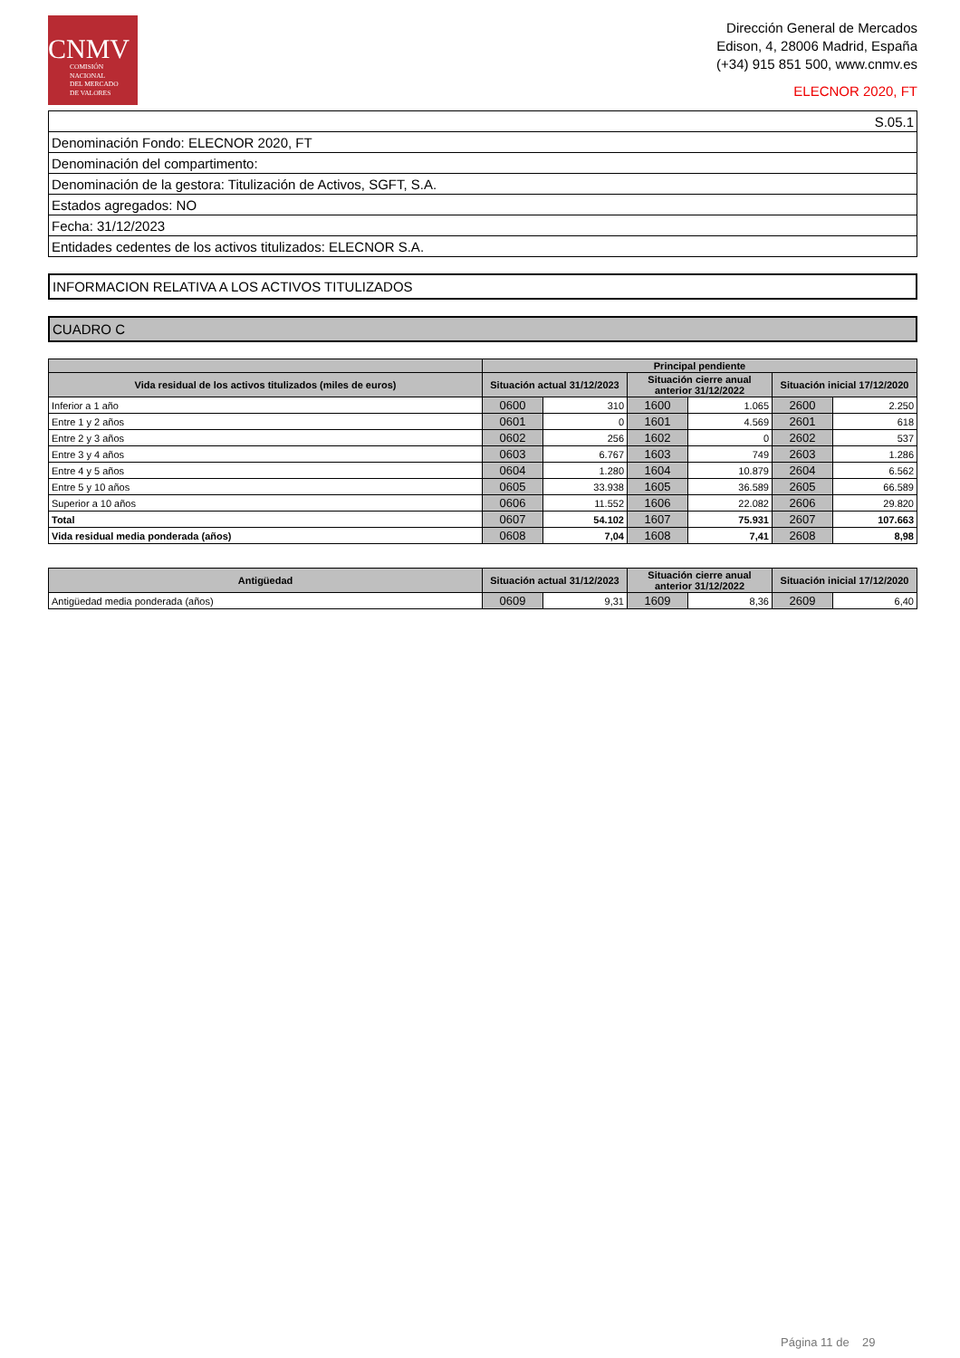CNMV
COMISIÓN
NACIONAL
DEL MERCADO
DE VALORES
Dirección General de Mercados
Edison, 4, 28006 Madrid, España
(+34) 915 851 500, www.cnmv.es
ELECNOR 2020, FT
| S.05.1 |
| Denominación Fondo: ELECNOR 2020, FT |
| Denominación del compartimento: |
| Denominación de la gestora: Titulización de Activos, SGFT, S.A. |
| Estados agregados: NO |
| Fecha: 31/12/2023 |
| Entidades cedentes de los activos titulizados: ELECNOR S.A. |
INFORMACION RELATIVA A LOS ACTIVOS TITULIZADOS
CUADRO C
| | Principal pendiente | | | | | |
| --- | --- | --- | --- | --- | --- | --- |
| Vida residual de los activos titulizados (miles de euros) | Situación actual 31/12/2023 | | Situación cierre anual anterior 31/12/2022 | | Situación inicial 17/12/2020 | |
| Inferior a 1 año | 0600 | 310 | 1600 | 1.065 | 2600 | 2.250 |
| Entre 1 y 2 años | 0601 | 0 | 1601 | 4.569 | 2601 | 618 |
| Entre 2 y 3 años | 0602 | 256 | 1602 | 0 | 2602 | 537 |
| Entre 3 y 4 años | 0603 | 6.767 | 1603 | 749 | 2603 | 1.286 |
| Entre 4 y 5 años | 0604 | 1.280 | 1604 | 10.879 | 2604 | 6.562 |
| Entre 5 y 10 años | 0605 | 33.938 | 1605 | 36.589 | 2605 | 66.589 |
| Superior a 10 años | 0606 | 11.552 | 1606 | 22.082 | 2606 | 29.820 |
| Total | 0607 | 54.102 | 1607 | 75.931 | 2607 | 107.663 |
| Vida residual media ponderada (años) | 0608 | 7,04 | 1608 | 7,41 | 2608 | 8,98 |
| Antigüedad | Situación actual 31/12/2023 | | Situación cierre anual anterior 31/12/2022 | | Situación inicial 17/12/2020 | |
| --- | --- | --- | --- | --- | --- | --- |
| Antigüedad media ponderada (años) | 0609 | 9,31 | 1609 | 8,36 | 2609 | 6,40 |
Página 11 de 29